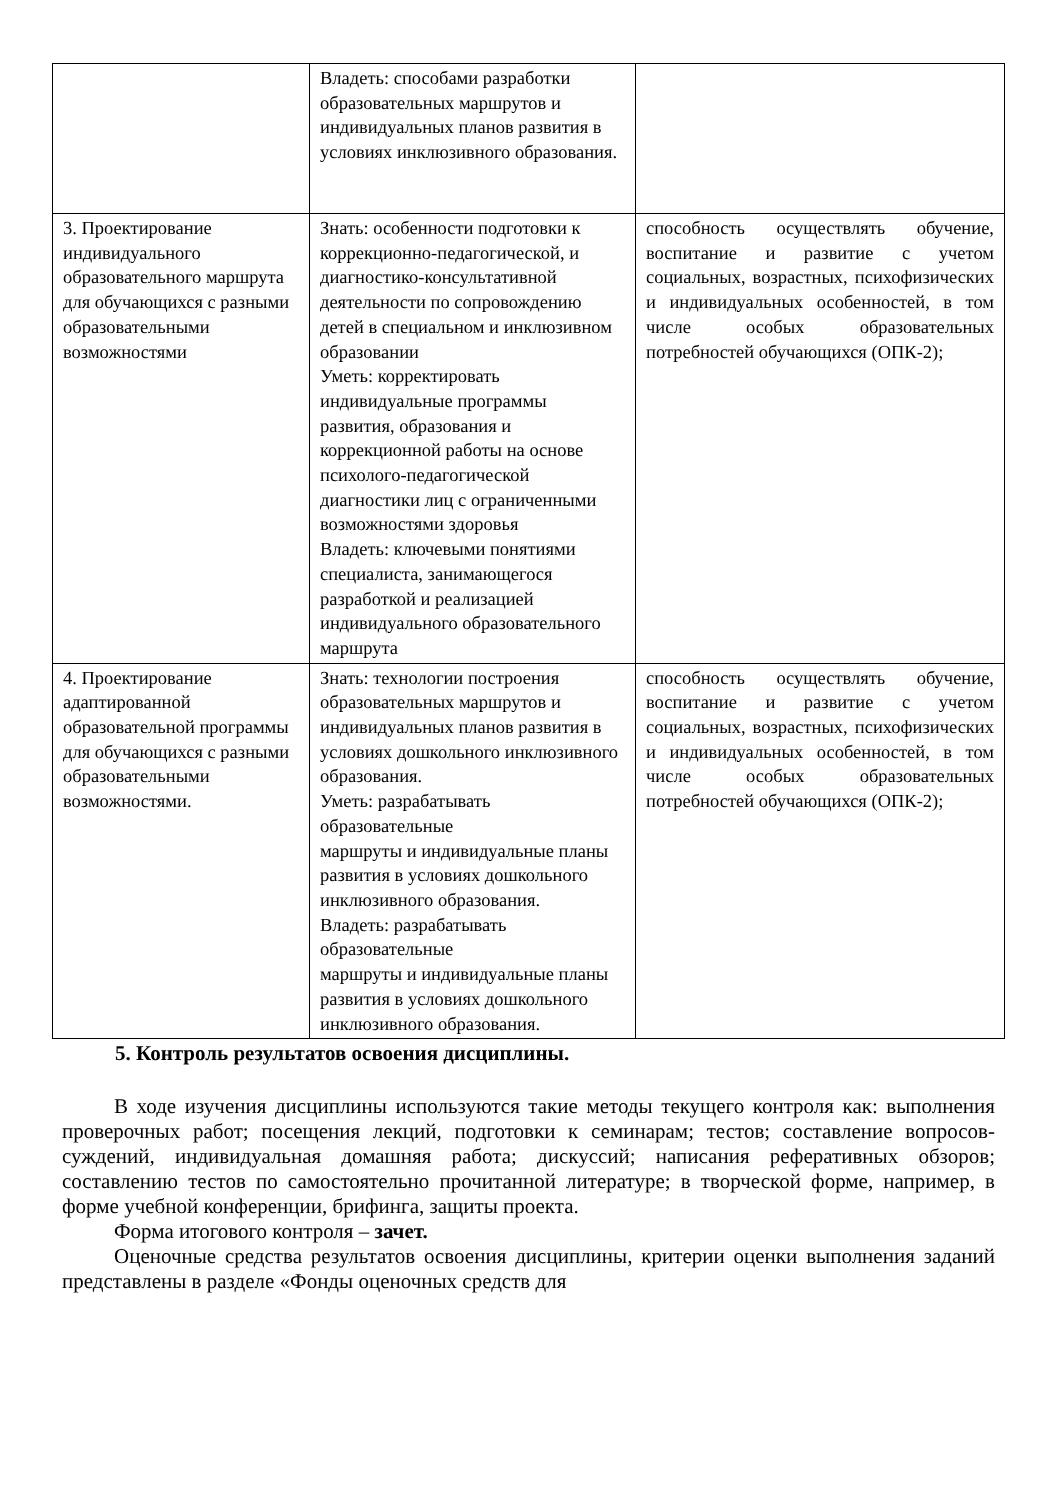| | Владеть: способами разработки образовательных маршрутов и индивидуальных планов развития в условиях инклюзивного образования. | |
| 3. Проектирование индивидуального образовательного маршрута для обучающихся с разными образовательными возможностями | Знать: особенности подготовки к коррекционно-педагогической, и диагностико-консультативной деятельности по сопровождению детей в специальном и инклюзивном образовании Уметь: корректировать индивидуальные программы развития, образования и коррекционной работы на основе психолого-педагогической диагностики лиц с ограниченными возможностями здоровья Владеть: ключевыми понятиями специалиста, занимающегося разработкой и реализацией индивидуального образовательного маршрута | способность осуществлять обучение, воспитание и развитие с учетом социальных, возрастных, психофизических и индивидуальных особенностей, в том числе особых образовательных потребностей обучающихся (ОПК-2); |
| 4. Проектирование адаптированной образовательной программы для обучающихся с разными образовательными возможностями. | Знать: технологии построения образовательных маршрутов и индивидуальных планов развития в условиях дошкольного инклюзивного образования. Уметь: разрабатывать образовательные маршруты и индивидуальные планы развития в условиях дошкольного инклюзивного образования. Владеть: разрабатывать образовательные маршруты и индивидуальные планы развития в условиях дошкольного инклюзивного образования. | способность осуществлять обучение, воспитание и развитие с учетом социальных, возрастных, психофизических и индивидуальных особенностей, в том числе особых образовательных потребностей обучающихся (ОПК-2); |
5. Контроль результатов освоения дисциплины.
В ходе изучения дисциплины используются такие методы текущего контроля как: выполнения проверочных работ; посещения лекций, подготовки к семинарам; тестов; составление вопросов-суждений, индивидуальная домашняя работа; дискуссий; написания реферативных обзоров; составлению тестов по самостоятельно прочитанной литературе; в творческой форме, например, в форме учебной конференции, брифинга, защиты проекта.
Форма итогового контроля – зачет.
Оценочные средства результатов освоения дисциплины, критерии оценки выполнения заданий представлены в разделе «Фонды оценочных средств для